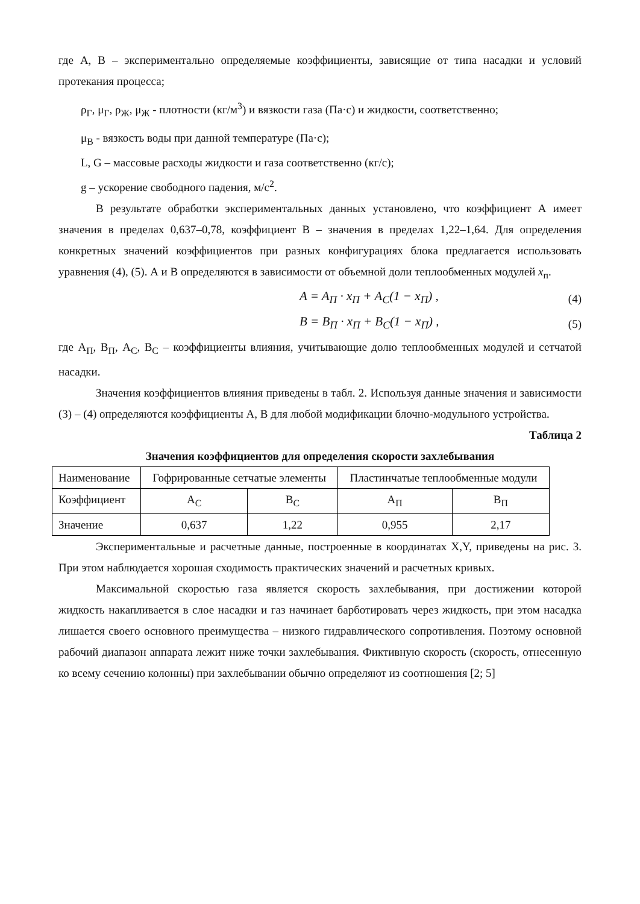где А, В – экспериментально определяемые коэффициенты, зависящие от типа насадки и условий протекания процесса;
ρ<sub>Г</sub>, μ<sub>Г</sub>, ρ<sub>Ж</sub>, μ<sub>Ж</sub> - плотности (кг/м<sup>3</sup>) и вязкости газа (Па·с) и жидкости, соответственно;
μ<sub>В</sub> - вязкость воды при данной температуре (Па·с);
L, G – массовые расходы жидкости и газа соответственно (кг/с);
g – ускорение свободного падения, м/с<sup>2</sup>.
В результате обработки экспериментальных данных установлено, что коэффициент А имеет значения в пределах 0,637–0,78, коэффициент В – значения в пределах 1,22–1,64. Для определения конкретных значений коэффициентов при разных конфигурациях блока предлагается использовать уравнения (4), (5). А и В определяются в зависимости от объемной доли теплообменных модулей x<sub>п</sub>.
A = A<sub>П</sub> · x<sub>П</sub> + A<sub>C</sub>(1 − x<sub>П</sub>) , (4)
B = B<sub>П</sub> · x<sub>П</sub> + B<sub>C</sub>(1 − x<sub>П</sub>) , (5)
где А<sub>П</sub>, В<sub>П</sub>, А<sub>С</sub>, В<sub>С</sub> – коэффициенты влияния, учитывающие долю теплообменных модулей и сетчатой насадки.
Значения коэффициентов влияния приведены в табл. 2. Используя данные значения и зависимости (3) – (4) определяются коэффициенты А, В для любой модификации блочно-модульного устройства.
Таблица 2
Значения коэффициентов для определения скорости захлебывания
| Наименование | Гофрированные сетчатые элементы | | Пластинчатые теплообменные модули | |
| Коэффициент | А<sub>С</sub> | В<sub>С</sub> | А<sub>П</sub> | В<sub>П</sub> |
| Значение | 0,637 | 1,22 | 0,955 | 2,17 |
Экспериментальные и расчетные данные, построенные в координатах X,Y, приведены на рис. 3. При этом наблюдается хорошая сходимость практических значений и расчетных кривых.
Максимальной скоростью газа является скорость захлебывания, при достижении которой жидкость накапливается в слое насадки и газ начинает барботировать через жидкость, при этом насадка лишается своего основного преимущества – низкого гидравлического сопротивления. Поэтому основной рабочий диапазон аппарата лежит ниже точки захлебывания. Фиктивную скорость (скорость, отнесенную ко всему сечению колонны) при захлебывании обычно определяют из соотношения [2; 5]